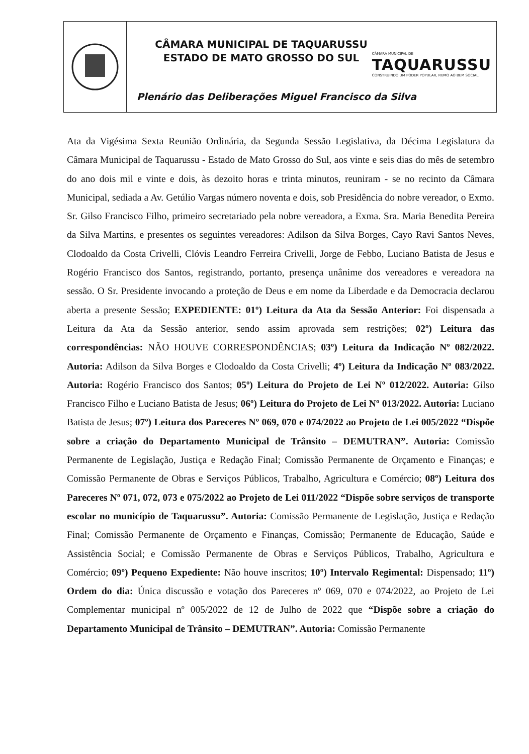CÂMARA MUNICIPAL DE TAQUARUSSU
ESTADO DE MATO GROSSO DO SUL
CÂMARA MUNICIPAL DE
TAQUARUSSU
CONSTRUINDO UM PODER POPULAR, RUMO AO BEM SOCIAL.
Plenário das Deliberações Miguel Francisco da Silva
Ata da Vigésima Sexta Reunião Ordinária, da Segunda Sessão Legislativa, da Décima Legislatura da Câmara Municipal de Taquarussu - Estado de Mato Grosso do Sul, aos vinte e seis dias do mês de setembro do ano dois mil e vinte e dois, às dezoito horas e trinta minutos, reuniram - se no recinto da Câmara Municipal, sediada a Av. Getúlio Vargas número noventa e dois, sob Presidência do nobre vereador, o Exmo. Sr. Gilso Francisco Filho, primeiro secretariado pela nobre vereadora, a Exma. Sra. Maria Benedita Pereira da Silva Martins, e presentes os seguintes vereadores: Adilson da Silva Borges, Cayo Ravi Santos Neves, Clodoaldo da Costa Crivelli, Clóvis Leandro Ferreira Crivelli, Jorge de Febbo, Luciano Batista de Jesus e Rogério Francisco dos Santos, registrando, portanto, presença unânime dos vereadores e vereadora na sessão. O Sr. Presidente invocando a proteção de Deus e em nome da Liberdade e da Democracia declarou aberta a presente Sessão; EXPEDIENTE: 01º) Leitura da Ata da Sessão Anterior: Foi dispensada a Leitura da Ata da Sessão anterior, sendo assim aprovada sem restrições; 02º) Leitura das correspondências: NÃO HOUVE CORRESPONDÊNCIAS; 03º) Leitura da Indicação Nº 082/2022. Autoria: Adilson da Silva Borges e Clodoaldo da Costa Crivelli; 4º) Leitura da Indicação Nº 083/2022. Autoria: Rogério Francisco dos Santos; 05º) Leitura do Projeto de Lei Nº 012/2022. Autoria: Gilso Francisco Filho e Luciano Batista de Jesus; 06º) Leitura do Projeto de Lei Nº 013/2022. Autoria: Luciano Batista de Jesus; 07º) Leitura dos Pareceres Nº 069, 070 e 074/2022 ao Projeto de Lei 005/2022 “Dispõe sobre a criação do Departamento Municipal de Trânsito – DEMUTRAN”. Autoria: Comissão Permanente de Legislação, Justiça e Redação Final; Comissão Permanente de Orçamento e Finanças; e Comissão Permanente de Obras e Serviços Públicos, Trabalho, Agricultura e Comércio; 08º) Leitura dos Pareceres Nº 071, 072, 073 e 075/2022 ao Projeto de Lei 011/2022 “Dispõe sobre serviços de transporte escolar no município de Taquarussu”. Autoria: Comissão Permanente de Legislação, Justiça e Redação Final; Comissão Permanente de Orçamento e Finanças, Comissão; Permanente de Educação, Saúde e Assistência Social; e Comissão Permanente de Obras e Serviços Públicos, Trabalho, Agricultura e Comércio; 09º) Pequeno Expediente: Não houve inscritos; 10º) Intervalo Regimental: Dispensado; 11º) Ordem do dia: Única discussão e votação dos Pareceres nº 069, 070 e 074/2022, ao Projeto de Lei Complementar municipal nº 005/2022 de 12 de Julho de 2022 que “Dispõe sobre a criação do Departamento Municipal de Trânsito – DEMUTRAN”. Autoria: Comissão Permanente